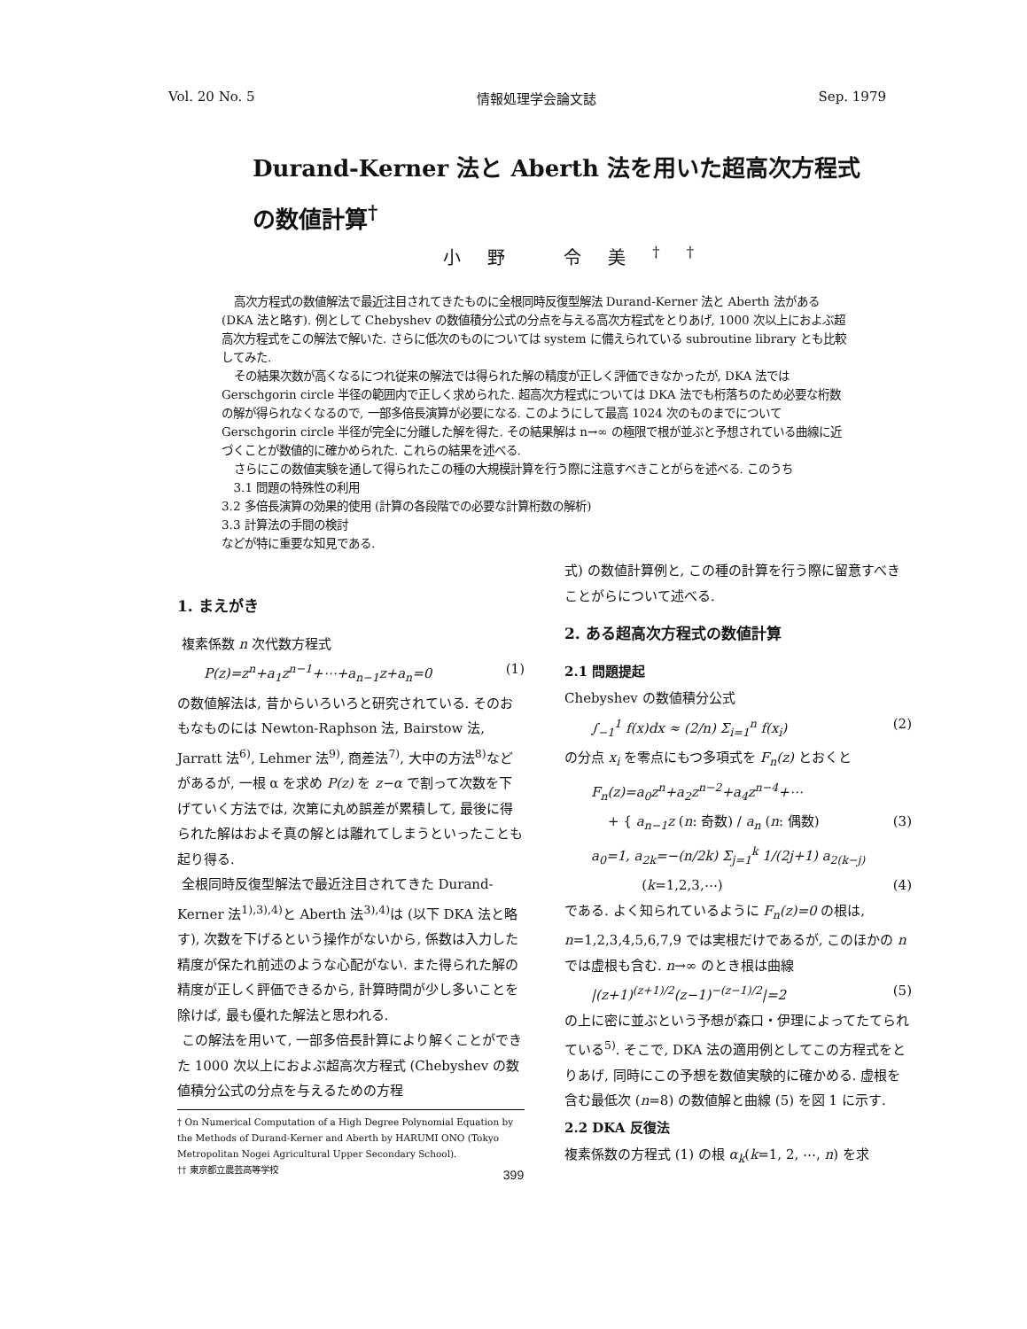Vol. 20 No. 5 情報処理学会論文誌 Sep. 1979
Durand-Kerner 法と Aberth 法を用いた超高次方程式
の数値計算<sup>†</sup>
小野 令美<sup>††</sup>
高次方程式の数値解法で最近注目されてきたものに全根同時反復型解法 Durand-Kerner 法と Aberth 法がある (DKA 法と略す). 例として Chebyshev の数値積分公式の分点を与える高次方程式をとりあげ, 1000 次以上におよぶ超高次方程式をこの解法で解いた. さらに低次のものについては system に備えられている subroutine library とも比較してみた.
その結果次数が高くなるにつれ従来の解法では得られた解の精度が正しく評価できなかったが, DKA 法では Gerschgorin circle 半径の範囲内で正しく求められた. 超高次方程式については DKA 法でも桁落ちのため必要な桁数の解が得られなくなるので, 一部多倍長演算が必要になる. このようにして最高 1024 次のものまでについて Gerschgorin circle 半径が完全に分離した解を得た. その結果解は n→∞ の極限で根が並ぶと予想されている曲線に近づくことが数値的に確かめられた. これらの結果を述べる.
さらにこの数値実験を通して得られたこの種の大規模計算を行う際に注意すべきことがらを述べる. このうち
3.1 問題の特殊性の利用
3.2 多倍長演算の効果的使用 (計算の各段階での必要な計算桁数の解析)
3.3 計算法の手間の検討
などが特に重要な知見である.
1. まえがき
複素係数 n 次代数方程式
P(z)=z<sup>n</sup>+a<sub>1</sub>z<sup>n−1</sup>+⋯+a<sub>n−1</sub>z+a<sub>n</sub>=0 (1)
の数値解法は, 昔からいろいろと研究されている. そのおもなものには Newton-Raphson 法, Bairstow 法, Jarratt 法<sup>6)</sup>, Lehmer 法<sup>9)</sup>, 商差法<sup>7)</sup>, 大中の方法<sup>8)</sup>などがあるが, 一根 α を求め P(z) を z−α で割って次数を下げていく方法では, 次第に丸め誤差が累積して, 最後に得られた解はおよそ真の解とは離れてしまうといったことも起り得る.
全根同時反復型解法で最近注目されてきた Durand-Kerner 法<sup>1),3),4)</sup>と Aberth 法<sup>3),4)</sup>は (以下 DKA 法と略す), 次数を下げるという操作がないから, 係数は入力した精度が保たれ前述のような心配がない. また得られた解の精度が正しく評価できるから, 計算時間が少し多いことを除けば, 最も優れた解法と思われる.
この解法を用いて, 一部多倍長計算により解くことができた 1000 次以上におよぶ超高次方程式 (Chebyshev の数値積分公式の分点を与えるための方程
† On Numerical Computation of a High Degree Polynomial Equation by the Methods of Durand-Kerner and Aberth by HARUMI ONO (Tokyo Metropolitan Nogei Agricultural Upper Secondary School).
†† 東京都立農芸高等学校
式) の数値計算例と, この種の計算を行う際に留意すべきことがらについて述べる.
2. ある超高次方程式の数値計算
2.1 問題提起
Chebyshev の数値積分公式
∫<sub>−1</sub><sup>1</sup> f(x)dx ≈ (2/n) Σ<sub>i=1</sub><sup>n</sup> f(x<sub>i</sub>) (2)
の分点 x<sub>i</sub> を零点にもつ多項式を F<sub>n</sub>(z) とおくと
F<sub>n</sub>(z)=a<sub>0</sub>z<sup>n</sup>+a<sub>2</sub>z<sup>n−2</sup>+a<sub>4</sub>z<sup>n−4</sup>+⋯
+ { a<sub>n−1</sub>z (n: 奇数) / a<sub>n</sub> (n: 偶数) (3)
a<sub>0</sub>=1, a<sub>2k</sub>=−(n/2k) Σ<sub>j=1</sub><sup>k</sup> 1/(2j+1) a<sub>2(k−j)</sub>
(k=1,2,3,⋯) (4)
である. よく知られているように F<sub>n</sub>(z)=0 の根は, n=1,2,3,4,5,6,7,9 では実根だけであるが, このほかの n では虚根も含む. n→∞ のとき根は曲線
|(z+1)<sup>(z+1)/2</sup>(z−1)<sup>−(z−1)/2</sup>|=2 (5)
の上に密に並ぶという予想が森口・伊理によってたてられている<sup>5)</sup>. そこで, DKA 法の適用例としてこの方程式をとりあげ, 同時にこの予想を数値実験的に確かめる. 虚根を含む最低次 (n=8) の数値解と曲線 (5) を図 1 に示す.
2.2 DKA 反復法
複素係数の方程式 (1) の根 α<sub>k</sub>(k=1, 2, ⋯, n) を求
399